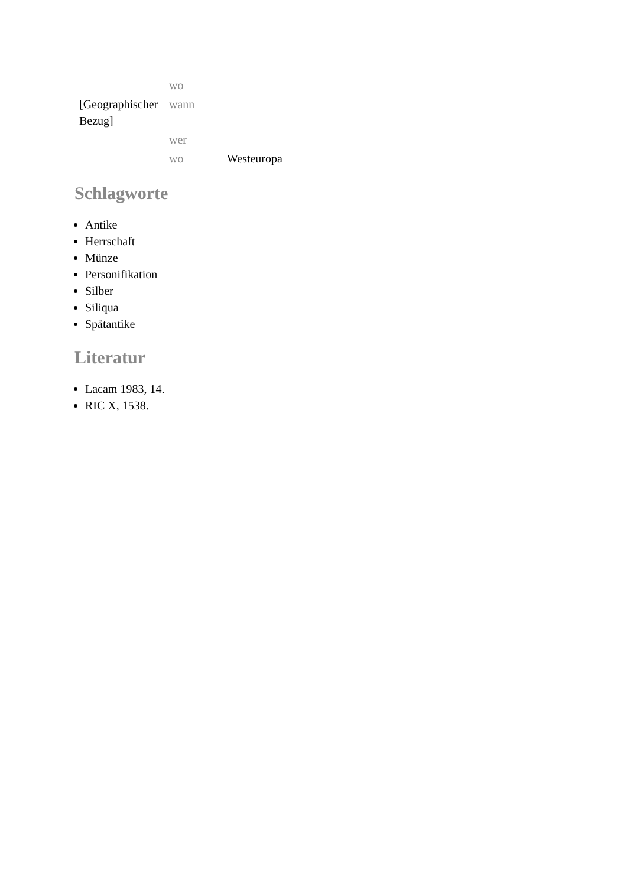| | wo | |
| [Geographischer Bezug] | wann | |
| | wer | |
| | wo | Westeuropa |
Schlagworte
Antike
Herrschaft
Münze
Personifikation
Silber
Siliqua
Spätantike
Literatur
Lacam 1983, 14.
RIC X, 1538.